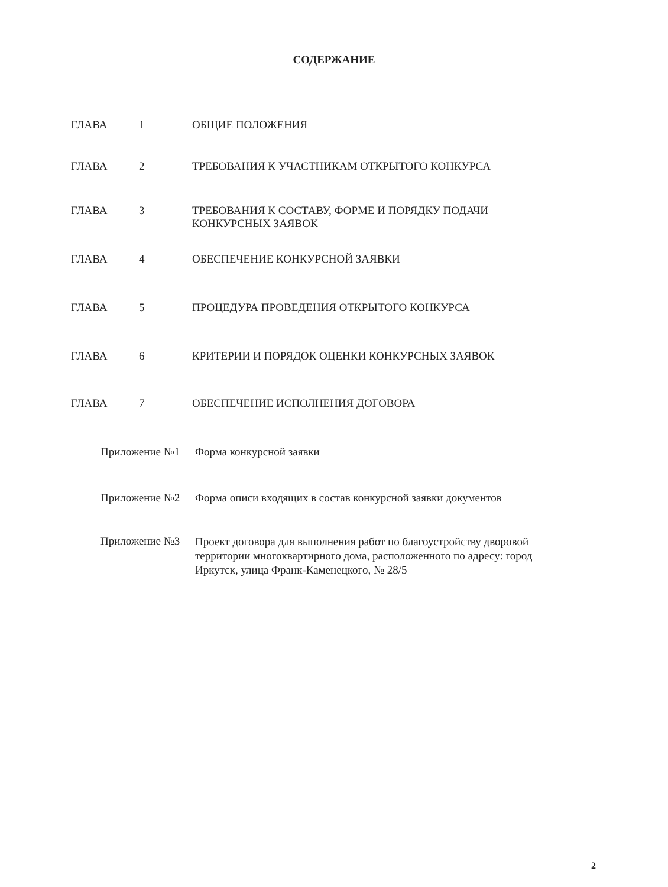СОДЕРЖАНИЕ
ГЛАВА 1 ОБЩИЕ ПОЛОЖЕНИЯ
ГЛАВА 2 ТРЕБОВАНИЯ К УЧАСТНИКАМ ОТКРЫТОГО КОНКУРСА
ГЛАВА 3 ТРЕБОВАНИЯ К СОСТАВУ, ФОРМЕ И ПОРЯДКУ ПОДАЧИ КОНКУРСНЫХ ЗАЯВОК
ГЛАВА 4 ОБЕСПЕЧЕНИЕ КОНКУРСНОЙ ЗАЯВКИ
ГЛАВА 5 ПРОЦЕДУРА ПРОВЕДЕНИЯ ОТКРЫТОГО КОНКУРСА
ГЛАВА 6 КРИТЕРИИ И ПОРЯДОК ОЦЕНКИ КОНКУРСНЫХ ЗАЯВОК
ГЛАВА 7 ОБЕСПЕЧЕНИЕ ИСПОЛНЕНИЯ ДОГОВОРА
Приложение №1 Форма конкурсной заявки
Приложение №2 Форма описи входящих в состав конкурсной заявки документов
Приложение №3
Проект договора для выполнения работ по благоустройству дворовой территории многоквартирного дома, расположенного по адресу: город Иркутск, улица Франк-Каменецкого, № 28/5
2